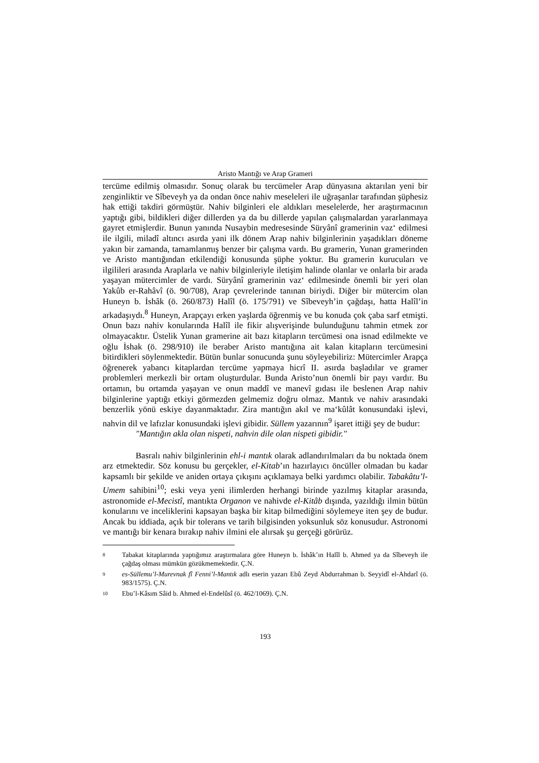Aristo Mantığı ve Arap Grameri
tercüme edilmiş olmasıdır. Sonuç olarak bu tercümeler Arap dünyasına aktarılan yeni bir zenginliktir ve Sîbeveyh ya da ondan önce nahiv meseleleri ile uğraşanlar tarafından şüphesiz hak ettiği takdiri görmüştür. Nahiv bilginleri ele aldıkları meselelerde, her araştırmacının yaptığı gibi, bildikleri diğer dillerden ya da bu dillerde yapılan çalışmalardan yararlanmaya gayret etmişlerdir. Bunun yanında Nusaybin medresesinde Süryânî gramerinin vaz‘ edilmesi ile ilgili, miladî altıncı asırda yani ilk dönem Arap nahiv bilginlerinin yaşadıkları döneme yakın bir zamanda, tamamlanmış benzer bir çalışma vardı. Bu gramerin, Yunan gramerinden ve Aristo mantığından etkilendiği konusunda şüphe yoktur. Bu gramerin kurucuları ve ilgilileri arasında Araplarla ve nahiv bilginleriyle iletişim halinde olanlar ve onlarla bir arada yaşayan mütercimler de vardı. Süryânî gramerinin vaz‘ edilmesinde önemli bir yeri olan Yakûb er-Rahâvî (ö. 90/708), Arap çevrelerinde tanınan biriydi. Diğer bir mütercim olan Huneyn b. İshâk (ö. 260/873) Halîl (ö. 175/791) ve Sîbeveyh’in çağdaşı, hatta Halîl’in arkadaşıydı.<sup>8</sup> Huneyn, Arapçayı erken yaşlarda öğrenmiş ve bu konuda çok çaba sarf etmişti. Onun bazı nahiv konularında Halîl ile fikir alışverişinde bulunduğunu tahmin etmek zor olmayacaktır. Üstelik Yunan gramerine ait bazı kitapların tercümesi ona isnad edilmekte ve oğlu İshak (ö. 298/910) ile beraber Aristo mantığına ait kalan kitapların tercümesini bitirdikleri söylenmektedir. Bütün bunlar sonucunda şunu söyleyebiliriz: Mütercimler Arapça öğrenerek yabancı kitaplardan tercüme yapmaya hicrî II. asırda başladılar ve gramer problemleri merkezli bir ortam oluşturdular. Bunda Aristo’nun önemli bir payı vardır. Bu ortamın, bu ortamda yaşayan ve onun maddî ve manevî gıdası ile beslenen Arap nahiv bilginlerine yaptığı etkiyi görmezden gelmemiz doğru olmaz. Mantık ve nahiv arasındaki benzerlik yönü eskiye dayanmaktadır. Zira mantığın akıl ve ma‘kûlât konusundaki işlevi, nahvin dil ve lafızlar konusundaki işlevi gibidir. Süllem yazarının<sup>9</sup> işaret ittiği şey de budur:
"Mantığın akla olan nispeti, nahvin dile olan nispeti gibidir."
Basralı nahiv bilginlerinin ehl-i mantık olarak adlandırılmaları da bu noktada önem arz etmektedir. Söz konusu bu gerçekler, el-Kitab’ın hazırlayıcı öncüller olmadan bu kadar kapsamlı bir şekilde ve aniden ortaya çıkışını açıklamaya belki yardımcı olabilir. Tabakâtu’l-Umem sahibini<sup>10</sup>; eski veya yeni ilimlerden herhangi birinde yazılmış kitaplar arasında, astronomide el-Mecistî, mantıkta Organon ve nahivde el-Kitâb dışında, yazıldığı ilmin bütün konularını ve inceliklerini kapsayan başka bir kitap bilmediğini söylemeye iten şey de budur. Ancak bu iddiada, açık bir tolerans ve tarih bilgisinden yoksunluk söz konusudur. Astronomi ve mantığı bir kenara bırakıp nahiv ilmini ele alırsak şu gerçeği görürüz.
8 Tabakat kitaplarında yaptığımız araştırmalara göre Huneyn b. İshâk’ın Halîl b. Ahmed ya da Sîbeveyh ile çağdaş olması mümkün gözükmemektedir. Ç.N.
9 es-Süllemu’l-Murevnak fî Fenni’l-Mantık adlı eserin yazarı Ebû Zeyd Abdurrahman b. Seyyidî el-Ahdarî (ö. 983/1575). Ç.N.
10 Ebu’l-Kâsım Sâid b. Ahmed el-Endelûsî (ö. 462/1069). Ç.N.
193